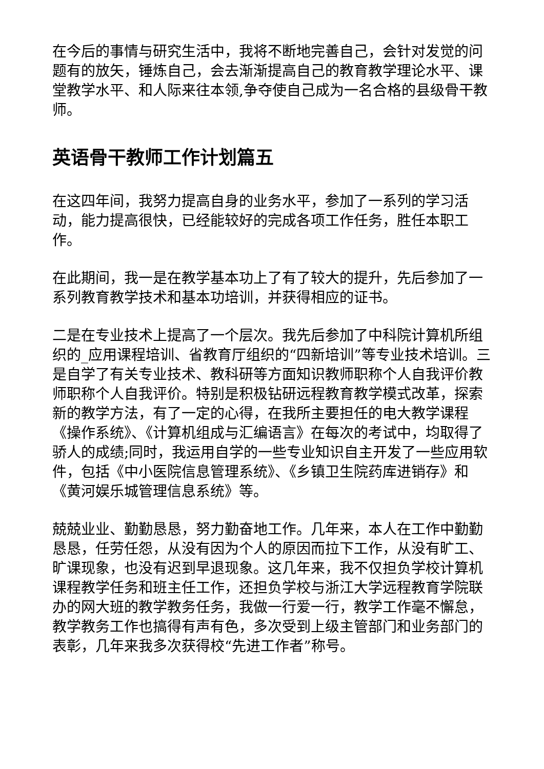在今后的事情与研究生活中，我将不断地完善自己，会针对发觉的问题有的放矢，锤炼自己，会去渐渐提高自己的教育教学理论水平、课堂教学水平、和人际来往本领,争夺使自己成为一名合格的县级骨干教师。
英语骨干教师工作计划篇五
在这四年间，我努力提高自身的业务水平，参加了一系列的学习活动，能力提高很快，已经能较好的完成各项工作任务，胜任本职工作。
在此期间，我一是在教学基本功上了有了较大的提升，先后参加了一系列教育教学技术和基本功培训，并获得相应的证书。
二是在专业技术上提高了一个层次。我先后参加了中科院计算机所组织的_应用课程培训、省教育厅组织的“四新培训”等专业技术培训。三是自学了有关专业技术、教科研等方面知识教师职称个人自我评价教师职称个人自我评价。特别是积极钻研远程教育教学模式改革，探索新的教学方法，有了一定的心得，在我所主要担任的电大教学课程《操作系统》、《计算机组成与汇编语言》在每次的考试中，均取得了骄人的成绩;同时，我运用自学的一些专业知识自主开发了一些应用软件，包括《中小医院信息管理系统》、《乡镇卫生院药库进销存》和《黄河娱乐城管理信息系统》等。
兢兢业业、勤勤恳恳，努力勤奋地工作。几年来，本人在工作中勤勤恳恳，任劳任怨，从没有因为个人的原因而拉下工作，从没有旷工、旷课现象，也没有迟到早退现象。这几年来，我不仅担负学校计算机课程教学任务和班主任工作，还担负学校与浙江大学远程教育学院联办的网大班的教学教务任务，我做一行爱一行，教学工作毫不懈怠，教学教务工作也搞得有声有色，多次受到上级主管部门和业务部门的表彰，几年来我多次获得校“先进工作者”称号。